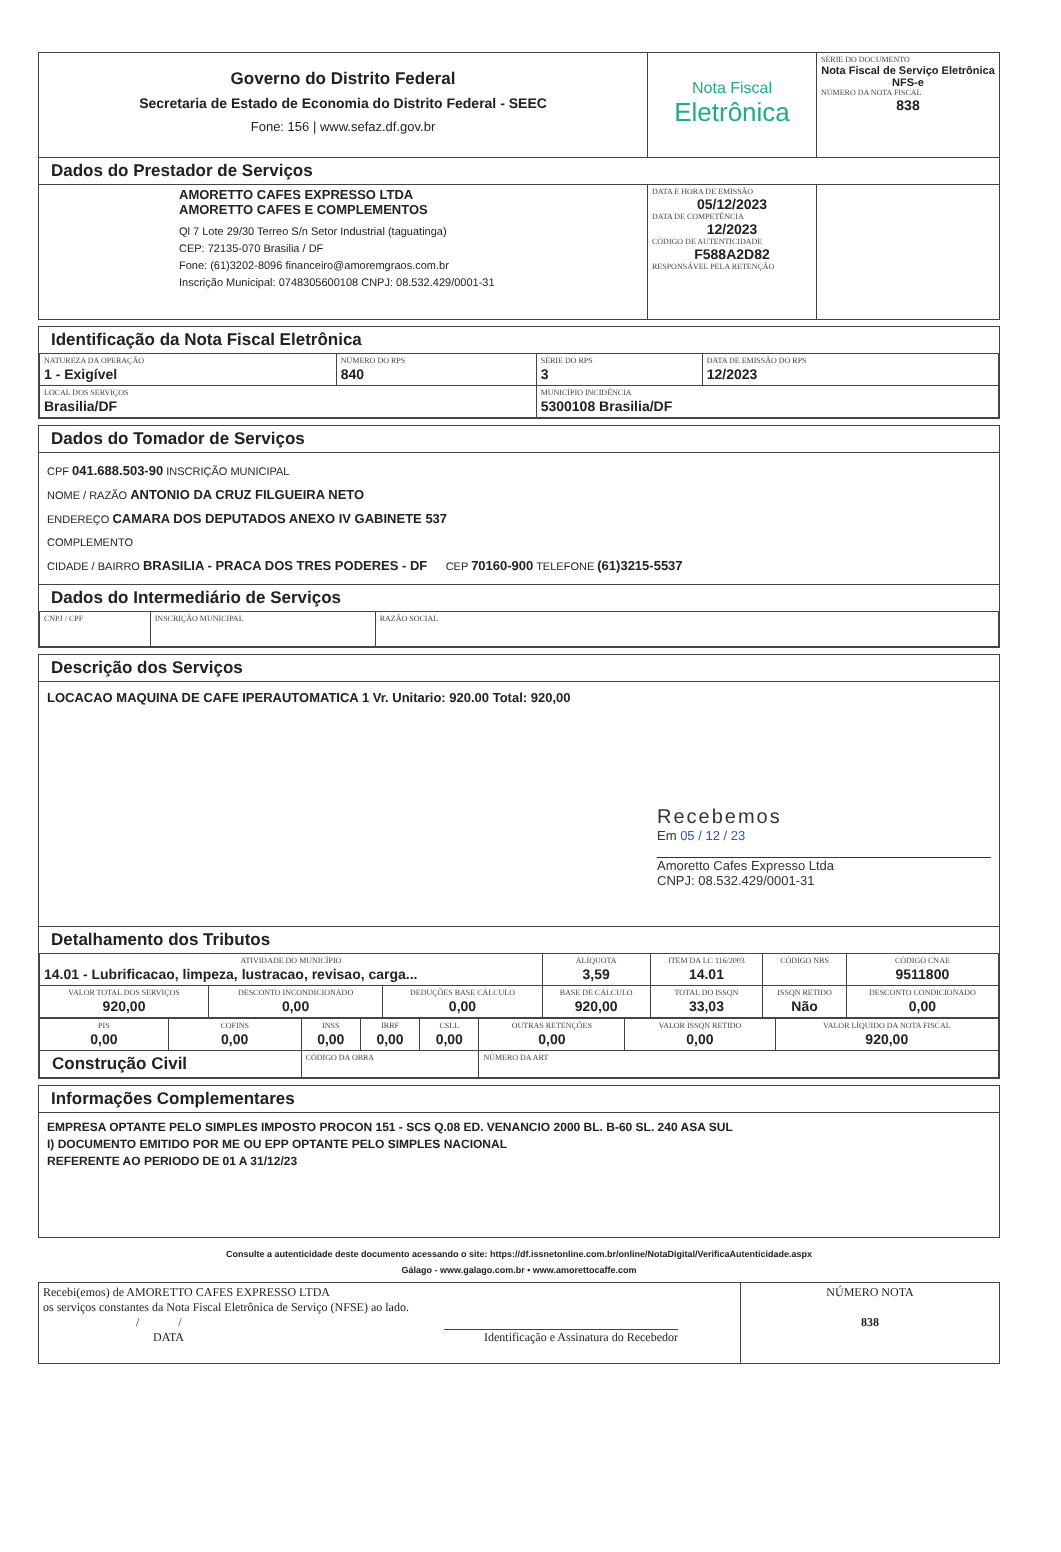| Governo do Distrito Federal Secretaria de Estado de Economia do Distrito Federal - SEEC Fone: 156 / www.sefaz.df.gov.br | Nota Fiscal Eletrônica | SÉRIE DO DOCUMENTO Nota Fiscal de Serviço Eletrônica NFS-e NÚMERO DA NOTA FISCAL 838 |
| Dados do Prestador de Serviços | | |
| AMORETTO CAFES EXPRESSO LTDA AMORETTO CAFES E COMPLEMENTOS Ql 7 Lote 29/30 Terreo S/n Setor Industrial (taguatinga) CEP: 72135-070 Brasilia / DF Fone: (61)3202-8096 financeiro@amoremgraos.com.br Inscrição Municipal: 0748305600108 CNPJ: 08.532.429/0001-31 | DATA E HORA DE EMISSÃO 05/12/2023 DATA DE COMPETÊNCIA 12/2023 CÓDIGO DE AUTENTICIDADE F588A2D82 RESPONSÁVEL PELA RETENÇÃO | |
Identificação da Nota Fiscal Eletrônica
| NATUREZA DA OPERAÇÃO 1 - Exigível | NÚMERO DO RPS 840 | SÉRIE DO RPS 3 | DATA DE EMISSÃO DO RPS 12/2023 |
| LOCAL DOS SERVIÇOS Brasilia/DF | | MUNICÍPIO INCIDÊNCIA 5300108 Brasilia/DF | |
Dados do Tomador de Serviços
CPF 041.688.503-90 INSCRIÇÃO MUNICIPAL
NOME / RAZÃO ANTONIO DA CRUZ FILGUEIRA NETO
ENDEREÇO CAMARA DOS DEPUTADOS ANEXO IV GABINETE 537
COMPLEMENTO
CIDADE / BAIRRO BRASILIA - PRACA DOS TRES PODERES - DF CEP 70160-900 TELEFONE (61)3215-5537
Dados do Intermediário de Serviços
| CNPJ / CPF | INSCRIÇÃO MUNICIPAL | RAZÃO SOCIAL |
Descrição dos Serviços
LOCACAO MAQUINA DE CAFE IPERAUTOMATICA 1 Vr. Unitario: 920.00 Total: 920,00
Recebemos
Em 05 / 12 / 23
Amoretto Cafes Expresso Ltda
CNPJ: 08.532.429/0001-31
Detalhamento dos Tributos
| ATIVIDADE DO MUNICÍPIO 14.01 - Lubrificacao, limpeza, lustracao, revisao, carga... | | | ALÍQUOTA 3,59 | ITEM DA LC 116/2003 14.01 | CÓDIGO NBS | CÓDIGO CNAE 9511800 |
| VALOR TOTAL DOS SERVIÇOS 920,00 | DESCONTO INCONDICIONADO 0,00 | DEDUÇÕES BASE CÁLCULO 0,00 | BASE DE CÁLCULO 920,00 | TOTAL DO ISSQN 33,03 | ISSQN RETIDO Não | DESCONTO CONDICIONADO 0,00 |
| PIS 0,00 | COFINS 0,00 | INSS 0,00 | IRRF 0,00 | CSLL 0,00 | OUTRAS RETENÇÕES 0,00 | VALOR ISSQN RETIDO 0,00 | VALOR LÍQUIDO DA NOTA FISCAL 920,00 |
| Construção Civil | | CÓDIGO DA OBRA | | | NÚMERO DA ART | | |
Informações Complementares
EMPRESA OPTANTE PELO SIMPLES IMPOSTO PROCON 151 - SCS Q.08 ED. VENANCIO 2000 BL. B-60 SL. 240 ASA SUL
I) DOCUMENTO EMITIDO POR ME OU EPP OPTANTE PELO SIMPLES NACIONAL
REFERENTE AO PERIODO DE 01 A 31/12/23
Consulte a autenticidade deste documento acessando o site: https://df.issnetonline.com.br/online/NotaDigital/VerificaAutenticidade.aspx
Gálago - www.galago.com.br • www.amorettocaffe.com
| Recebi(emos) de AMORETTO CAFES EXPRESSO LTDA os serviços constantes da Nota Fiscal Eletrônica de Serviço (NFSE) ao lado. / / DATA Identificação e Assinatura do Recebedor | NÚMERO NOTA 838 |